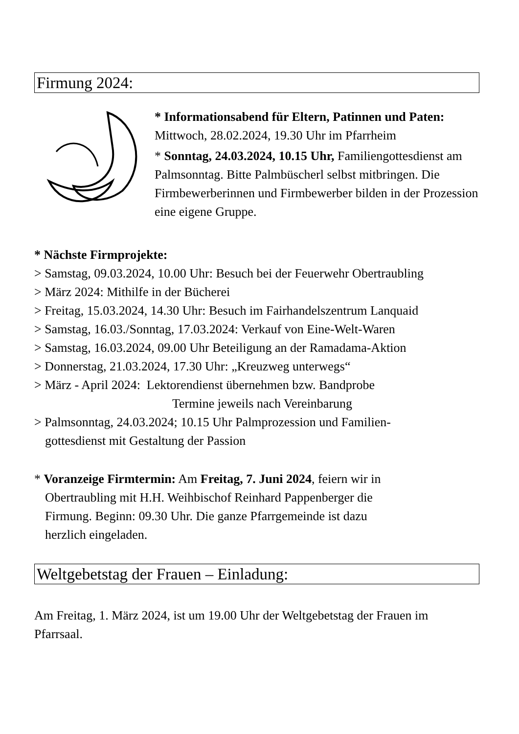Firmung 2024:
* Informationsabend für Eltern, Patinnen und Paten: Mittwoch, 28.02.2024, 19.30 Uhr im Pfarrheim
* Sonntag, 24.03.2024, 10.15 Uhr, Familiengottesdienst am Palmsonntag. Bitte Palmbüscherl selbst mitbringen. Die Firmbewerberinnen und Firmbewerber bilden in der Prozession eine eigene Gruppe.
* Nächste Firmprojekte:
> Samstag, 09.03.2024, 10.00 Uhr: Besuch bei der Feuerwehr Obertraubling
> März 2024: Mithilfe in der Bücherei
> Freitag, 15.03.2024, 14.30 Uhr: Besuch im Fairhandelszentrum Lanquaid
> Samstag, 16.03./Sonntag, 17.03.2024: Verkauf von Eine-Welt-Waren
> Samstag, 16.03.2024, 09.00 Uhr Beteiligung an der Ramadama-Aktion
> Donnerstag, 21.03.2024, 17.30 Uhr: „Kreuzweg unterwegs“
> März - April 2024: Lektorendienst übernehmen bzw. Bandprobe
Termine jeweils nach Vereinbarung
> Palmsonntag, 24.03.2024; 10.15 Uhr Palmprozession und Familien-
gottesdienst mit Gestaltung der Passion
* Voranzeige Firmtermin: Am Freitag, 7. Juni 2024, feiern wir in
Obertraubling mit H.H. Weihbischof Reinhard Pappenberger die
Firmung. Beginn: 09.30 Uhr. Die ganze Pfarrgemeinde ist dazu
herzlich eingeladen.
Weltgebetstag der Frauen – Einladung:
Am Freitag, 1. März 2024, ist um 19.00 Uhr der Weltgebetstag der Frauen im Pfarrsaal.